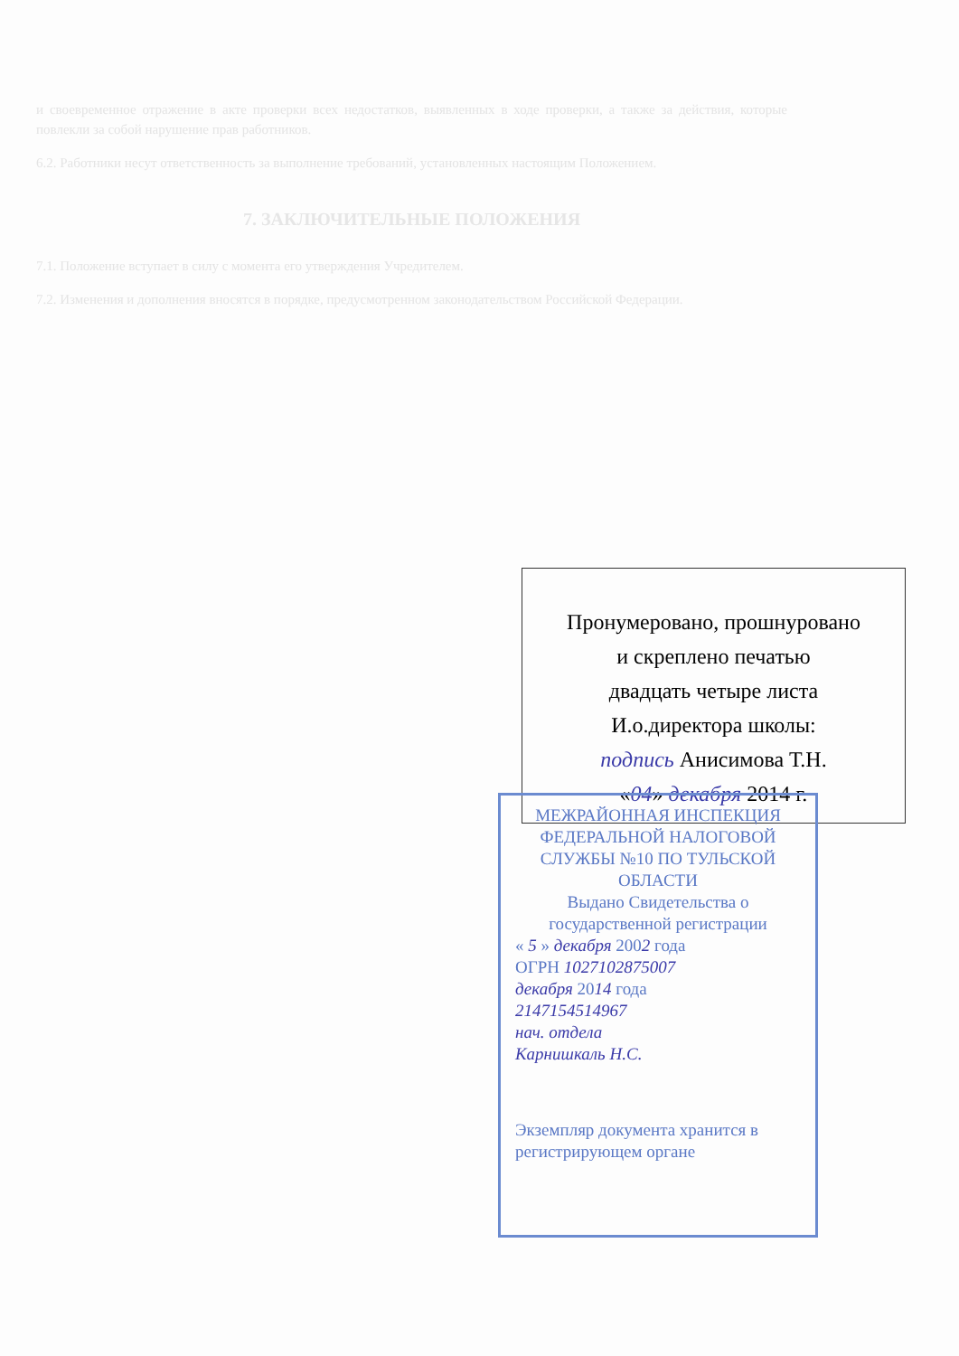и своевременное отражение в акте проверки всех недостатков, выявленных в ходе проверки, а также за действия, которые повлекли за собой нарушение прав работников.
6.2. Работники несут ответственность за выполнение требований, установленных настоящим Положением.
7. ЗАКЛЮЧИТЕЛЬНЫЕ ПОЛОЖЕНИЯ
7.1. Положение вступает в силу с момента его утверждения Учредителем.
7.2. Изменения и дополнения вносятся в порядке, предусмотренном законодательством Российской Федерации.
Пронумеровано, прошнуровано
и скреплено печатью
двадцать четыре листа
И.о.директора школы:
подпись Анисимова Т.Н.
«04» декабря 2014 г.
МЕЖРАЙОННАЯ ИНСПЕКЦИЯ ФЕДЕРАЛЬНОЙ НАЛОГОВОЙ СЛУЖБЫ №10 ПО ТУЛЬСКОЙ ОБЛАСТИ
Выдано Свидетельства о государственной регистрации
« 5 » декабря 2002 года
ОГРН 1027102875007
декабря 2014 года
2147154514967
нач. отдела
Карнишкаль Н.С.
Экземпляр документа хранится в регистрирующем органе